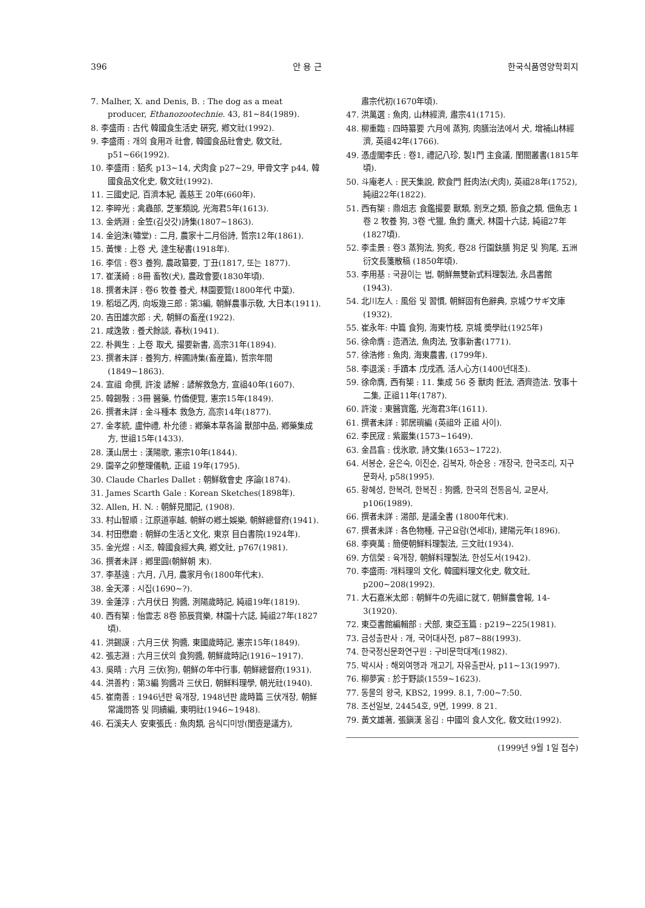396 안 용 근 한국식품영양학회지
7. Malher, X. and Denis, B. : The dog as a meat producer, Ethanozootechnie. 43, 81~84(1989).
8. 李盛雨 : 古代 韓國食生活史 硏究, 鄕文社(1992).
9. 李盛雨 : 개의 食用과 社會, 韓國食品社會史, 敎文社, p51~66(1992).
10. 李盛雨 : 貊炙 p13~14, 犬肉食 p27~29, 甲骨文字 p44, 韓國食品文化史, 敎文社(1992).
11. 三國史記, 百濟本紀, 義慈王 20年(660年).
12. 李晬光 : 禽蟲部, 芝峯類說, 光海君5年(1613).
13. 金炳淵 : 金笠(김삿갓)詩集(1807~1863).
14. 金逈洙(嘯堂) : 二月, 農家十二月俗詩, 哲宗12年(1861).
15. 黃㦡 : 上卷 犬, 達生秘書(1918年).
16. 李信 : 卷3 養狗, 農政纂要, 丁丑(1817, 또는 1877).
17. 崔漢綺 : 8冊 畜牧(犬), 農政會要(1830年頃).
18. 撰者未詳 : 卷6 牧養 養犬, 林園要覽(1800年代 中葉).
19. 稻垣乙丙, 向坂幾三郎 : 第3編, 朝鮮農事示敎, 大日本(1911).
20. 吉田雄次郎 : 犬, 朝鮮の畜産(1922).
21. 咸逸敦 : 養犬餘談, 春秋(1941).
22. 朴興生 : 上卷 取犬, 撮要新書, 高宗31年(1894).
23. 撰者未詳 : 養狗方, 梓圃詩集(畜産篇), 哲宗年間(1849~1863).
24. 宣祖 命撰, 許浚 諺解 : 諺解救急方, 宣祖40年(1607).
25. 韓錫斅 : 3冊 醫藥, 竹僑便覽, 憲宗15年(1849).
26. 撰者未詳 : 金斗種本 救急方, 高宗14年(1877).
27. 金孝統, 盧仲禮, 朴允德 : 鄕藥本草各論 獸部中品, 鄕藥集成方, 世祖15年(1433).
28. 漢山居士 : 漢陽歌, 憲宗10年(1844).
29. 園辛之卯整理儀軌, 正祖 19年(1795).
30. Claude Charles Dallet : 朝鮮敎會史 序論(1874).
31. James Scarth Gale : Korean Sketches(1898年).
32. Allen, H. N. : 朝鮮見聞記, (1908).
33. 村山智順 : 江原道寧越, 朝鮮の鄕土娛樂, 朝鮮總督府(1941).
34. 村田懋磨 : 朝鮮の生活と文化, 東京 目白書院(1924年).
35. 金光煜 : 시조, 韓國食經大典, 鄕文社, p767(1981).
36. 撰者未詳 : 鄕里圓(朝鮮朝 末).
37. 李基遠 : 六月, 八月, 農家月令(1800年代末).
38. 金天澤 : 시집(1690~?).
39. 金蓮淳 : 六月伏日 狗醬, 洌陽歲時記, 純祖19年(1819).
40. 西有榘 : 怡雲志 8卷 節辰賞樂, 林園十六誌, 純祖27年(1827頃).
41. 洪錫謨 : 六月三伏 狗醬, 東國歲時記, 憲宗15年(1849).
42. 張志淵 : 六月三伏의 食狗醬, 朝鮮歲時記(1916~1917).
43. 吳晴 : 六月 三伏(狗), 朝鮮の年中行事, 朝鮮總督府(1931).
44. 洪善杓 : 第3編 狗醬과 三伏日, 朝鮮料理學, 朝光社(1940).
45. 崔南善 : 1946년판 육개장, 1948년판 歲時篇 三伏개장, 朝鮮常識問答 및 同續編, 東明社(1946~1948).
46. 石溪夫人 安東張氏 : 魚肉類, 음식디미방(閨壼是議方),
肅宗代初(1670年頃).
47. 洪萬選 : 魚肉, 山林經濟, 肅宗41(1715).
48. 柳重臨 : 四時纂要 六月에 蒸狗, 肉膳治法에서 犬, 增補山林經濟, 英祖42年(1766).
49. 憑虛閣李氏 : 卷1, 禮記八珍, 製1門 主食議, 閨閤叢書(1815年頃).
50. 斗庵老人 : 民天集說, 飮食門 飪肉法(犬肉), 英祖28年(1752), 純祖22年(1822).
51. 西有榘 : 鼎俎志 食鑑撮要 獸類, 割烹之類, 節食之類, 佃魚志 1卷 2 牧養 狗, 3卷 弋獵, 魚釣 鷹犬, 林園十六誌, 純祖27年(1827頃).
52. 李圭景 : 卷3 蒸狗法, 狗炙, 卷28 行園鈇膳 狗足 및 狗尾, 五洲衍文長箋散稿 (1850年頃).
53. 李用基 : 국끓이는 법, 朝鮮無雙新式料理製法, 永昌書館(1943).
54. 北川左人 : 風俗 및 習慣, 朝鮮固有色辭典, 京城ウサギ文庫(1932).
55. 崔永年: 中篇 食狗, 海東竹枝, 京城 奬學社(1925年)
56. 徐命膺 : 造酒法, 魚肉法, 攷事新書(1771).
57. 徐浩修 : 魚肉, 海東農書, (1799年).
58. 李退溪 : 手蹟本 戊戌酒, 活人心方(1400년대초).
59. 徐命膺, 西有榘 : 11. 集成 56 중 獸肉 飪法, 酒齊造法. 攷事十二集, 正祖11年(1787).
60. 許浚 : 東醫寶鑑, 光海君3年(1611).
61. 撰者未詳 : 郭居瑣編 (英祖와 正祖 사이).
62. 李民宬 : 紫巖集(1573~1649).
63. 金昌翕 : 伐氷歌, 詩文集(1653~1722).
64. 서봉순, 윤은숙, 이진순, 김복자, 하순용 : 개장국, 한국조리, 지구문화사, p58(1995).
65. 황혜성, 한복려, 한복진 : 狗醬, 한국의 전통음식, 교문사, p106(1989).
66. 撰者未詳 : 湯部, 是議全書 (1800年代末).
67. 撰者未詳 : 各色物種, 규곤요람(연세대), 建陽元年(1896).
68. 李奭萬 : 簡便朝鮮料理製法, 三文社(1934).
69. 方信榮 : 육개장, 朝鮮料理製法, 한성도서(1942).
70. 李盛雨: 개料理의 文化, 韓國料理文化史, 敎文社, p200~208(1992).
71. 大石嘉米太郎 : 朝鮮牛の先祖に就て, 朝鮮農會報, 14-3(1920).
72. 東亞書館編輯部 : 犬部, 東亞玉篇 : p219~225(1981).
73. 금성출판사 : 개, 국어대사전, p87~88(1993).
74. 한국정신문화연구원 : 구비문학대계(1982).
75. 박시사 : 해외여행과 개고기, 자유출판사, p11~13(1997).
76. 柳夢寅 : 於于野談(1559~1623).
77. 동물의 왕국, KBS2, 1999. 8.1, 7:00~7:50.
78. 조선일보, 24454호, 9면, 1999. 8 21.
79. 黃文雄著, 張鎭漢 옮김 : 中國의 食人文化, 敎文社(1992).
(1999년 9월 1일 접수)